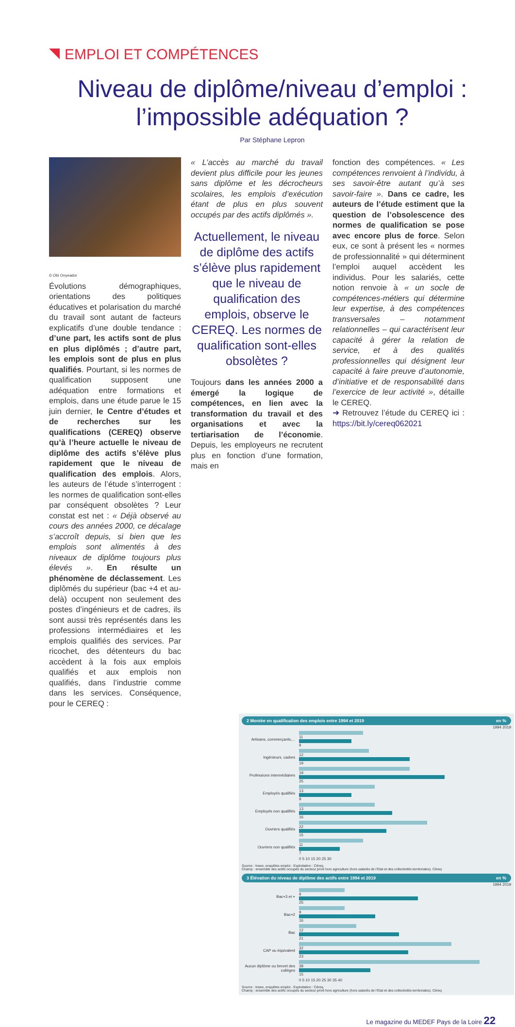EMPLOI ET COMPÉTENCES
Niveau de diplôme/niveau d’emploi :
l’impossible adéquation ?
Par Stéphane Lepron
© Obi Onyeador
Évolutions démographiques, orientations des politiques éducatives et polarisation du marché du travail sont autant de facteurs explicatifs d’une double tendance : d’une part, les actifs sont de plus en plus diplômés ; d’autre part, les emplois sont de plus en plus qualifiés. Pourtant, si les normes de qualification supposent une adéquation entre formations et emplois, dans une étude parue le 15 juin dernier, le Centre d’études et de recherches sur les qualifications (CEREQ) observe qu’à l’heure actuelle le niveau de diplôme des actifs s’élève plus rapidement que le niveau de qualification des emplois. Alors, les auteurs de l’étude s’interrogent : les normes de qualification sont-elles par conséquent obsolètes ? Leur constat est net : « Déjà observé au cours des années 2000, ce décalage s’accroît depuis, si bien que les emplois sont alimentés à des niveaux de diplôme toujours plus élevés ». En résulte un phénomène de déclassement. Les diplômés du supérieur (bac +4 et au-delà) occupent non seulement des postes d’ingénieurs et de cadres, ils sont aussi très représentés dans les professions intermédiaires et les emplois qualifiés des services. Par ricochet, des détenteurs du bac accèdent à la fois aux emplois qualifiés et aux emplois non qualifiés, dans l’industrie comme dans les services. Conséquence, pour le CEREQ :
« L’accès au marché du travail devient plus difficile pour les jeunes sans diplôme et les décrocheurs scolaires, les emplois d’exécution étant de plus en plus souvent occupés par des actifs diplômés ».
Actuellement, le niveau de diplôme des actifs s’élève plus rapidement que le niveau de qualification des emplois, observe le CEREQ. Les normes de qualification sont-elles obsolètes ?
Toujours dans les années 2000 a émergé la logique de compétences, en lien avec la transformation du travail et des organisations et avec la tertiarisation de l’économie. Depuis, les employeurs ne recrutent plus en fonction d’une formation, mais en
fonction des compétences. « Les compétences renvoient à l’individu, à ses savoir-être autant qu’à ses savoir-faire ». Dans ce cadre, les auteurs de l’étude estiment que la question de l’obsolescence des normes de qualification se pose avec encore plus de force. Selon eux, ce sont à présent les « normes de professionnalité » qui déterminent l’emploi auquel accèdent les individus. Pour les salariés, cette notion renvoie à « un socle de compétences-métiers qui détermine leur expertise, à des compétences transversales – notamment relationnelles – qui caractérisent leur capacité à gérer la relation de service, et à des qualités professionnelles qui désignent leur capacité à faire preuve d’autonomie, d’initiative et de responsabilité dans l’exercice de leur activité », détaille le CEREQ.
➜ Retrouvez l’étude du CEREQ ici : https://bit.ly/cereq062021
2 Montée en qualification des emplois entre 1994 et 2019 en %
1994 2019
Artisans, commerçants,...
11
9
Ingénieurs, cadres
12
19
Professions intermédiaires
19
25
Employés qualifiés
13
9
Employés non qualifiés
13
16
Ouvriers qualifiés
22
15
Ouvriers non qualifiés
11
7
0 5 10 15 20 25 30
Source : Insee, enquêtes emploi - Exploitation : Céreq.
Champ : ensemble des actifs occupés du secteur privé hors agriculture (hors salariés de l’Etat et des collectivités territoriales). Céreq
3 Élévation du niveau de diplôme des actifs entre 1994 et 2019 en %
1994 2019
Bac+3 et +
9
25
Bac+2
9
16
Bac
12
21
CAP ou équivalent
32
23
Aucun diplôme ou brevet des collèges
38
15
0 5 10 15 20 25 30 35 40
Source : Insee, enquêtes emploi - Exploitation : Céreq.
Champ : ensemble des actifs occupés du secteur privé hors agriculture (hors salariés de l’Etat et des collectivités territoriales). Céreq
Le magazine du MEDEF Pays de la Loire 22